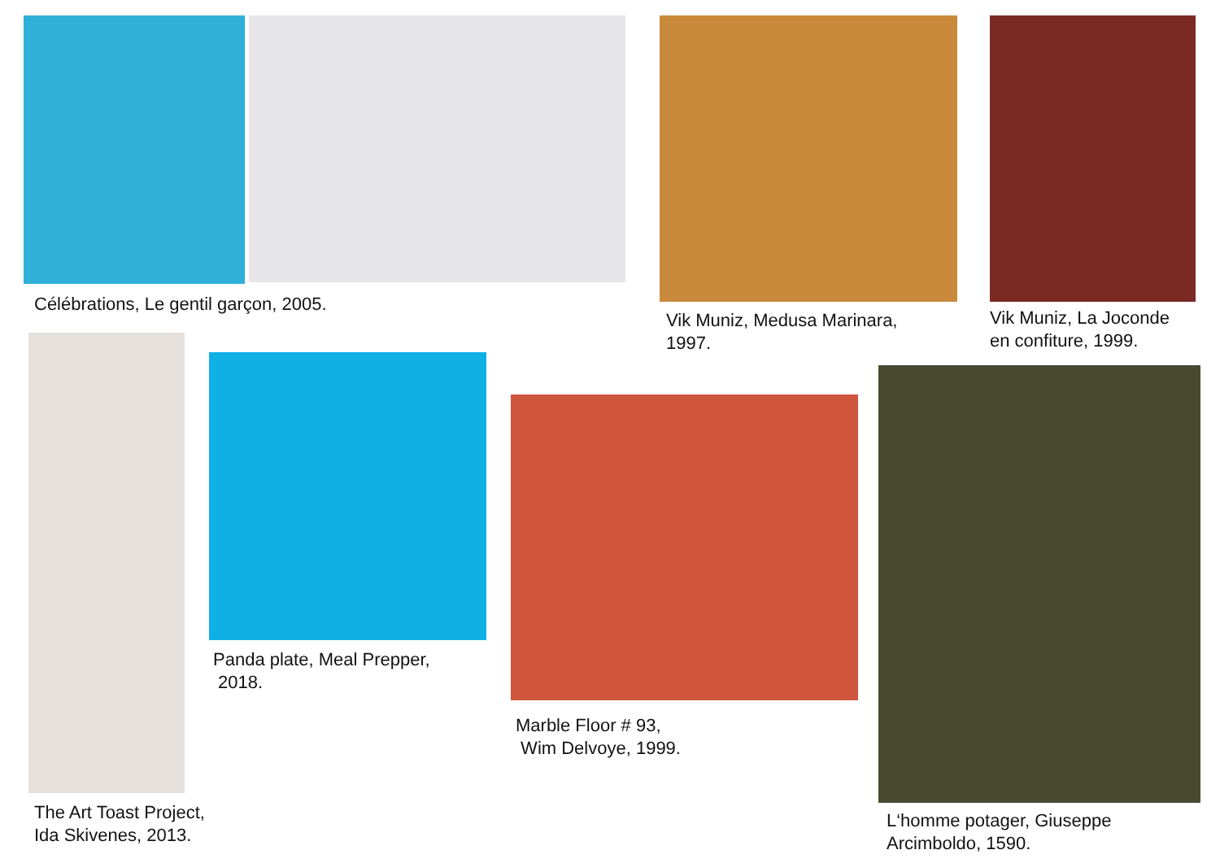Célébrations, Le gentil garçon, 2005.
Vik Muniz, Medusa Marinara,
1997.
Vik Muniz, La Joconde
en confiture, 1999.
The Art Toast Project,
Ida Skivenes, 2013.
Panda plate, Meal Prepper,
2018.
Marble Floor # 93,
Wim Delvoye, 1999.
L‘homme potager, Giuseppe
Arcimboldo, 1590.